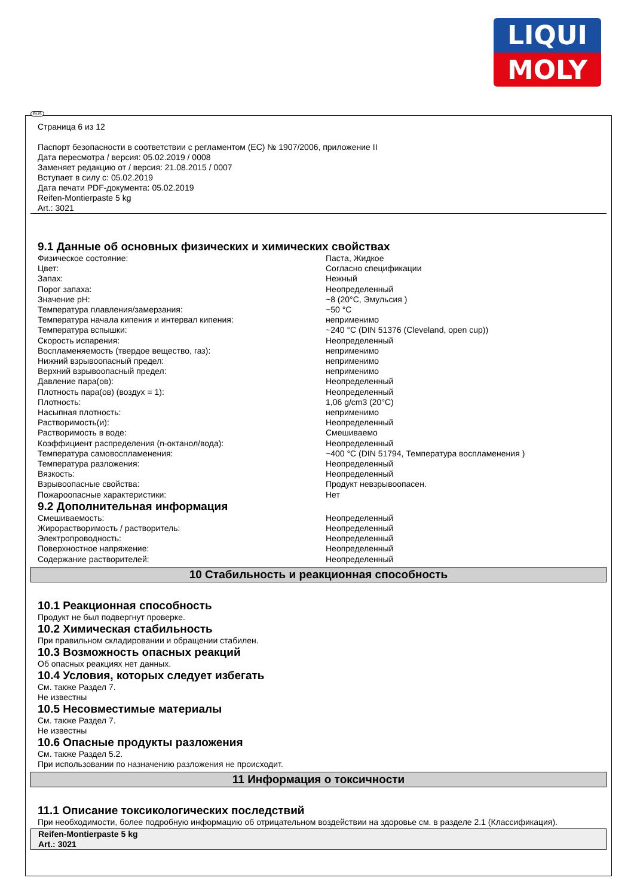LIQUI
MOLY
RUS
Страница 6 из 12
Паспорт безопасности в соответствии с регламентом (ЕС) № 1907/2006, приложение II
Дата пересмотра / версия: 05.02.2019 / 0008
Заменяет редакцию от / версия: 21.08.2015 / 0007
Вступает в силу с: 05.02.2019
Дата печати PDF-документа: 05.02.2019
Reifen-Montierpaste 5 kg
Art.: 3021
9.1 Данные об основных физических и химических свойствах
| Физическое состояние: | Паста, Жидкое |
| Цвет: | Согласно спецификации |
| Запах: | Нежный |
| Порог запаха: | Неопределенный |
| Значение pH: | ~8 (20°C, Эмульсия ) |
| Температура плавления/замерзания: | ~50 °C |
| Температура начала кипения и интервал кипения: | неприменимо |
| Температура вспышки: | ~240 °C (DIN 51376 (Cleveland, open cup)) |
| Скорость испарения: | Неопределенный |
| Воспламеняемость (твердое вещество, газ): | неприменимо |
| Нижний взрывоопасный предел: | неприменимо |
| Верхний взрывоопасный предел: | неприменимо |
| Давление пара(ов): | Неопределенный |
| Плотность пара(ов) (воздух = 1): | Неопределенный |
| Плотность: | 1,06 g/cm3 (20°C) |
| Насыпная плотность: | неприменимо |
| Растворимость(и): | Неопределенный |
| Растворимость в воде: | Смешиваемо |
| Коэффициент распределения (n-октанол/вода): | Неопределенный |
| Температура самовоспламенения: | ~400 °C (DIN 51794, Температура воспламенения ) |
| Температура разложения: | Неопределенный |
| Вязкость: | Неопределенный |
| Взрывоопасные свойства: | Продукт невзрывоопасен. |
| Пожароопасные характеристики: | Нет |
9.2 Дополнительная информация
| Смешиваемость: | Неопределенный |
| Жирорастворимость / растворитель: | Неопределенный |
| Электропроводность: | Неопределенный |
| Поверхностное напряжение: | Неопределенный |
| Содержание растворителей: | Неопределенный |
10 Стабильность и реакционная способность
10.1 Реакционная способность
Продукт не был подвергнут проверке.
10.2 Химическая стабильность
При правильном складировании и обращении стабилен.
10.3 Возможность опасных реакций
Об опасных реакциях нет данных.
10.4 Условия, которых следует избегать
См. также Раздел 7.
Не известны
10.5 Несовместимые материалы
См. также Раздел 7.
Не известны
10.6 Опасные продукты разложения
См. также Раздел 5.2.
При использовании по назначению разложения не происходит.
11 Информация о токсичности
11.1 Описание токсикологических последствий
При необходимости, более подробную информацию об отрицательном воздействии на здоровье см. в разделе 2.1 (Классификация).
Reifen-Montierpaste 5 kg
Art.: 3021